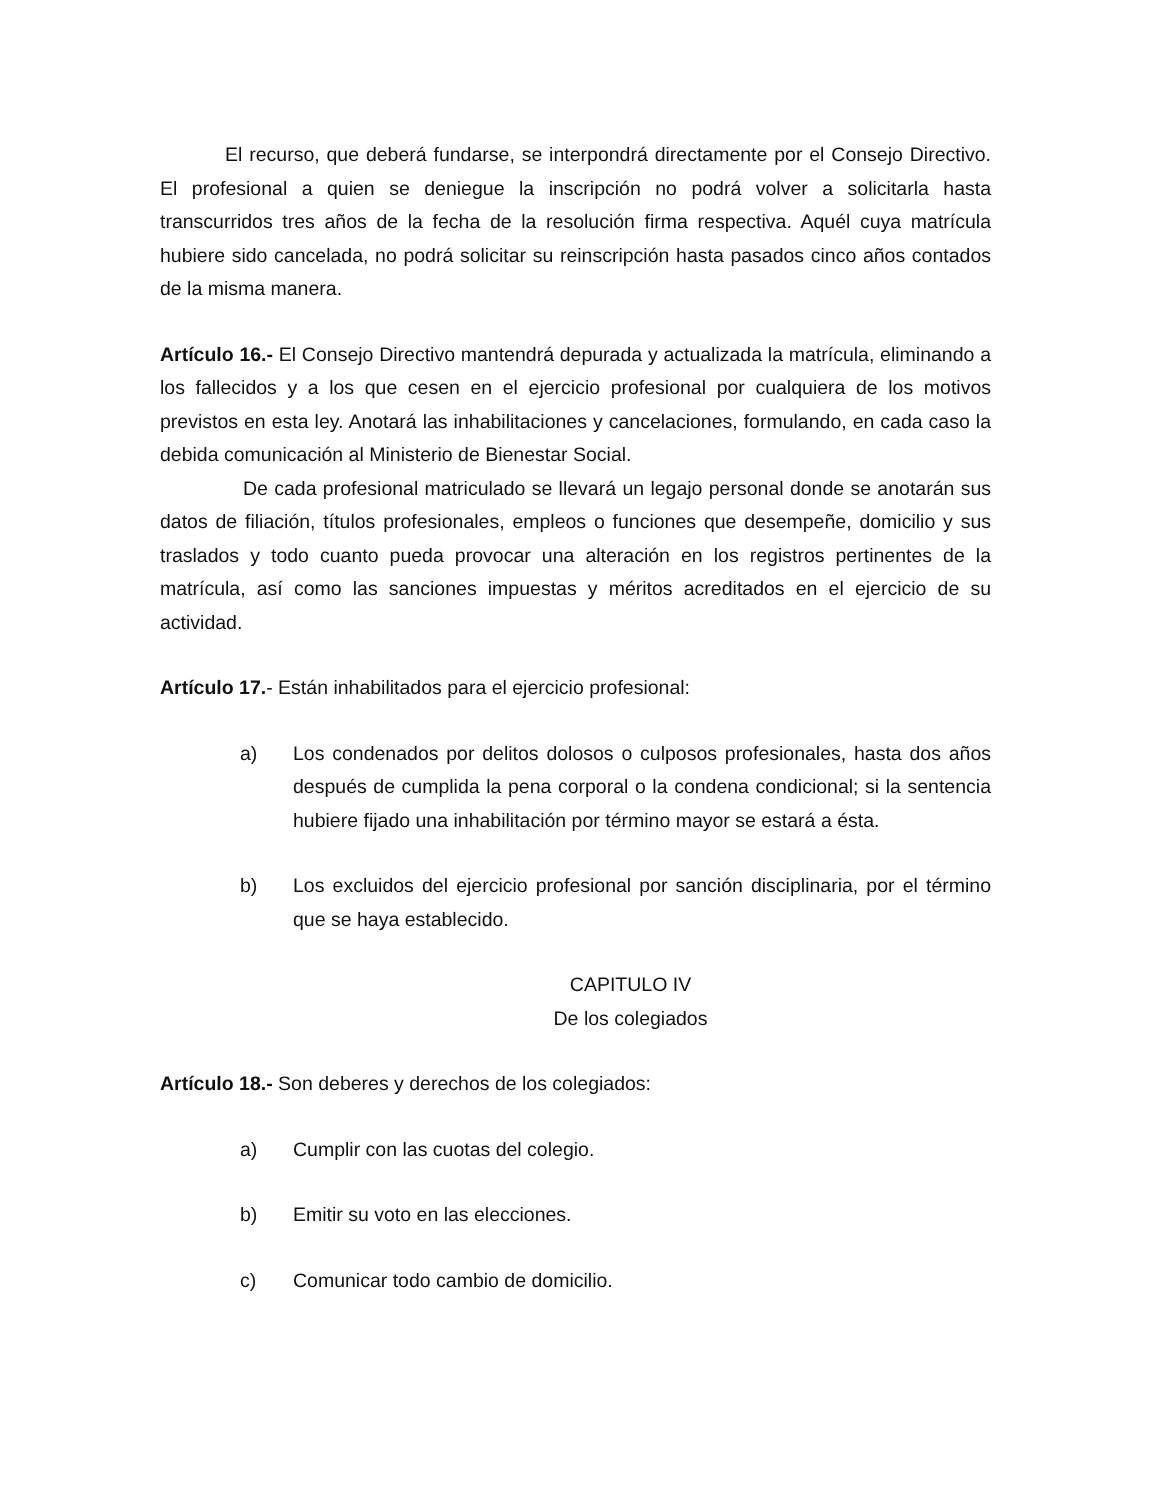El recurso, que deberá fundarse, se interpondrá directamente por el Consejo Directivo. El profesional a quien se deniegue la inscripción no podrá volver a solicitarla hasta transcurridos tres años de la fecha de la resolución firma respectiva. Aquél cuya matrícula hubiere sido cancelada, no podrá solicitar su reinscripción hasta pasados cinco años contados de la misma manera.
Artículo 16.- El Consejo Directivo mantendrá depurada y actualizada la matrícula, eliminando a los fallecidos y a los que cesen en el ejercicio profesional por cualquiera de los motivos previstos en esta ley. Anotará las inhabilitaciones y cancelaciones, formulando, en cada caso la debida comunicación al Ministerio de Bienestar Social.
De cada profesional matriculado se llevará un legajo personal donde se anotarán sus datos de filiación, títulos profesionales, empleos o funciones que desempeñe, domicilio y sus traslados y todo cuanto pueda provocar una alteración en los registros pertinentes de la matrícula, así como las sanciones impuestas y méritos acreditados en el ejercicio de su actividad.
Artículo 17.- Están inhabilitados para el ejercicio profesional:
a) Los condenados por delitos dolosos o culposos profesionales, hasta dos años después de cumplida la pena corporal o la condena condicional; si la sentencia hubiere fijado una inhabilitación por término mayor se estará a ésta.
b) Los excluidos del ejercicio profesional por sanción disciplinaria, por el término que se haya establecido.
CAPITULO IV
De los colegiados
Artículo 18.- Son deberes y derechos de los colegiados:
a) Cumplir con las cuotas del colegio.
b) Emitir su voto en las elecciones.
c) Comunicar todo cambio de domicilio.